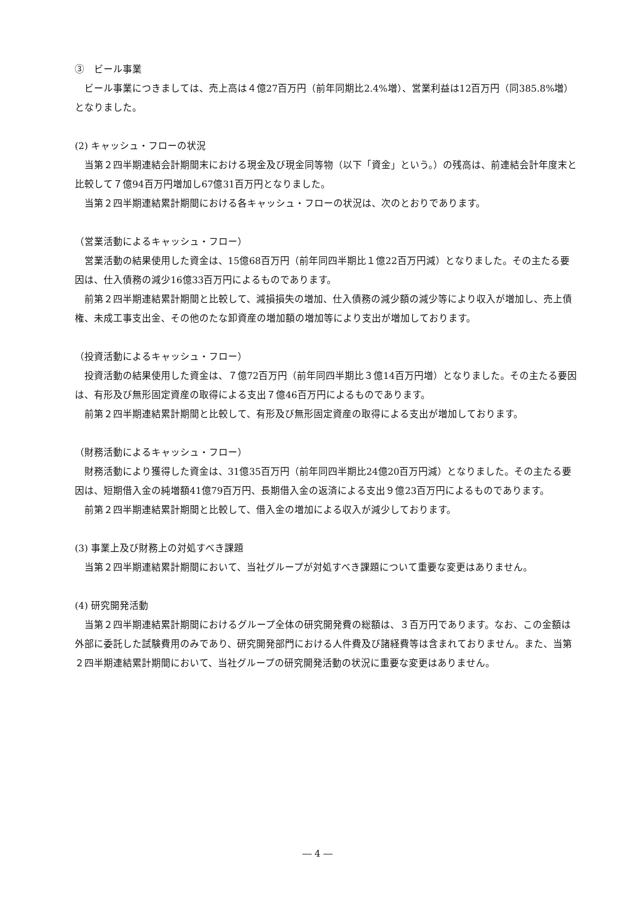③　ビール事業
ビール事業につきましては、売上高は４億27百万円（前年同期比2.4%増）、営業利益は12百万円（同385.8%増）となりました。
(2) キャッシュ・フローの状況
当第２四半期連結会計期間末における現金及び現金同等物（以下「資金」という。）の残高は、前連結会計年度末と比較して７億94百万円増加し67億31百万円となりました。
当第２四半期連結累計期間における各キャッシュ・フローの状況は、次のとおりであります。
（営業活動によるキャッシュ・フロー）
営業活動の結果使用した資金は、15億68百万円（前年同四半期比１億22百万円減）となりました。その主たる要因は、仕入債務の減少16億33百万円によるものであります。
前第２四半期連結累計期間と比較して、減損損失の増加、仕入債務の減少額の減少等により収入が増加し、売上債権、未成工事支出金、その他のたな卸資産の増加額の増加等により支出が増加しております。
（投資活動によるキャッシュ・フロー）
投資活動の結果使用した資金は、７億72百万円（前年同四半期比３億14百万円増）となりました。その主たる要因は、有形及び無形固定資産の取得による支出７億46百万円によるものであります。
前第２四半期連結累計期間と比較して、有形及び無形固定資産の取得による支出が増加しております。
（財務活動によるキャッシュ・フロー）
財務活動により獲得した資金は、31億35百万円（前年同四半期比24億20百万円減）となりました。その主たる要因は、短期借入金の純増額41億79百万円、長期借入金の返済による支出９億23百万円によるものであります。
前第２四半期連結累計期間と比較して、借入金の増加による収入が減少しております。
(3) 事業上及び財務上の対処すべき課題
当第２四半期連結累計期間において、当社グループが対処すべき課題について重要な変更はありません。
(4) 研究開発活動
当第２四半期連結累計期間におけるグループ全体の研究開発費の総額は、３百万円であります。なお、この金額は外部に委託した試験費用のみであり、研究開発部門における人件費及び諸経費等は含まれておりません。また、当第２四半期連結累計期間において、当社グループの研究開発活動の状況に重要な変更はありません。
― 4 ―